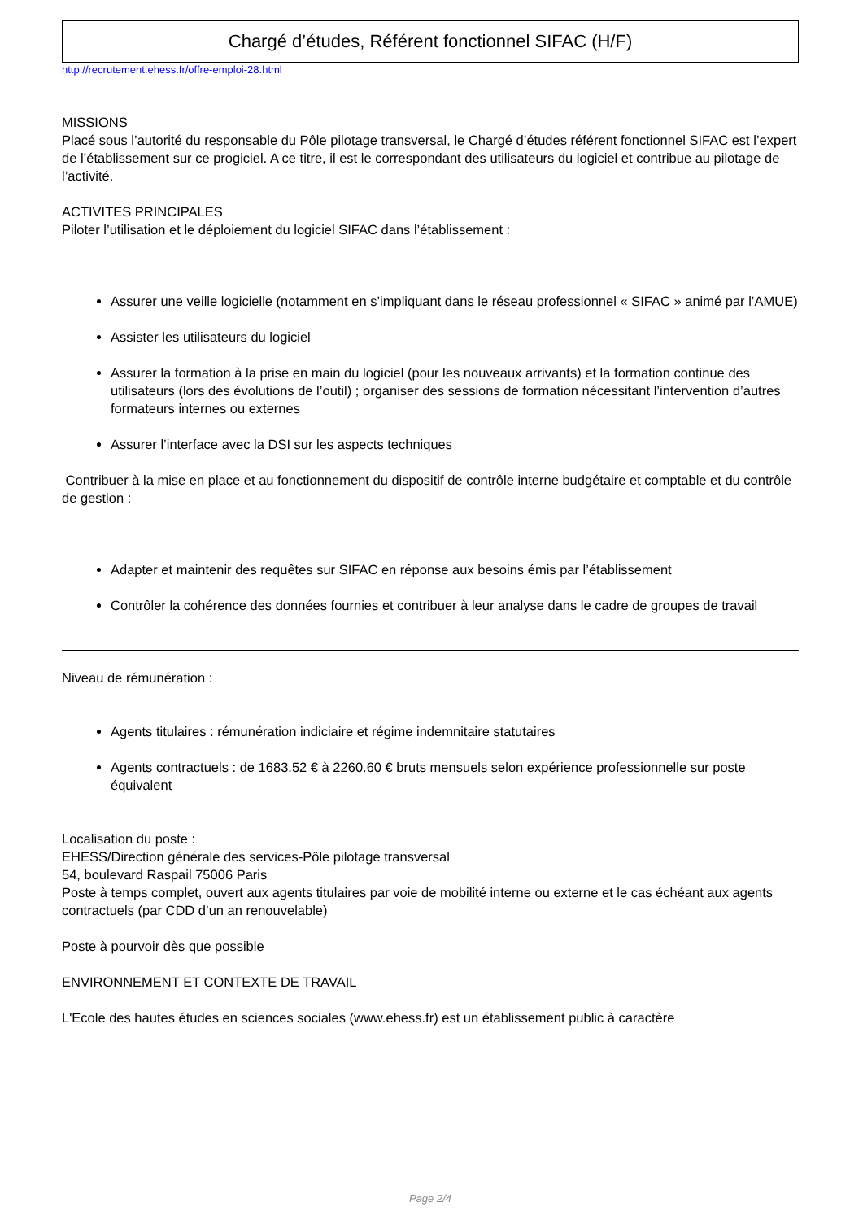Chargé d’études, Référent fonctionnel SIFAC (H/F)
http://recrutement.ehess.fr/offre-emploi-28.html
MISSIONS
Placé sous l’autorité du responsable du Pôle pilotage transversal, le Chargé d’études référent fonctionnel SIFAC est l’expert de l’établissement sur ce progiciel. A ce titre, il est le correspondant des utilisateurs du logiciel et contribue au pilotage de l’activité.
ACTIVITES PRINCIPALES
Piloter l’utilisation et le déploiement du logiciel SIFAC dans l’établissement :
Assurer une veille logicielle (notamment en s’impliquant dans le réseau professionnel « SIFAC » animé par l’AMUE)
Assister les utilisateurs du logiciel
Assurer la formation à la prise en main du logiciel (pour les nouveaux arrivants) et la formation continue des utilisateurs (lors des évolutions de l’outil) ; organiser des sessions de formation nécessitant l’intervention d’autres formateurs internes ou externes
Assurer l’interface avec la DSI sur les aspects techniques
Contribuer à la mise en place et au fonctionnement du dispositif de contrôle interne budgétaire et comptable et du contrôle de gestion :
Adapter et maintenir des requêtes sur SIFAC en réponse aux besoins émis par l’établissement
Contrôler la cohérence des données fournies et contribuer à leur analyse dans le cadre de groupes de travail
Niveau de rémunération :
Agents titulaires : rémunération indiciaire et régime indemnitaire statutaires
Agents contractuels : de 1683.52 € à 2260.60 € bruts mensuels selon expérience professionnelle sur poste équivalent
Localisation du poste :
EHESS/Direction générale des services-Pôle pilotage transversal
54, boulevard Raspail 75006 Paris
Poste à temps complet, ouvert aux agents titulaires par voie de mobilité interne ou externe et le cas échéant aux agents contractuels (par CDD d’un an renouvelable)
Poste à pourvoir dès que possible
ENVIRONNEMENT ET CONTEXTE DE TRAVAIL
L'Ecole des hautes études en sciences sociales (www.ehess.fr) est un établissement public à caractère
Page 2/4